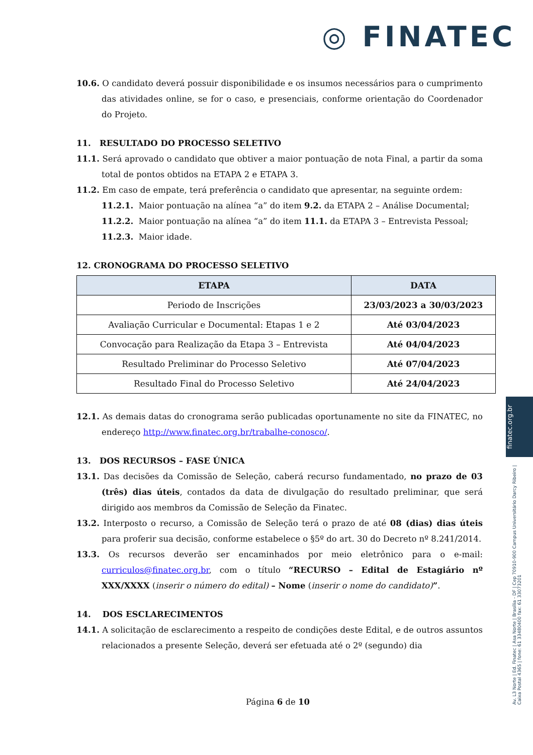◎ FINATEC
10.6. O candidato deverá possuir disponibilidade e os insumos necessários para o cumprimento das atividades online, se for o caso, e presenciais, conforme orientação do Coordenador do Projeto.
11. RESULTADO DO PROCESSO SELETIVO
11.1. Será aprovado o candidato que obtiver a maior pontuação de nota Final, a partir da soma total de pontos obtidos na ETAPA 2 e ETAPA 3.
11.2. Em caso de empate, terá preferência o candidato que apresentar, na seguinte ordem:
11.2.1. Maior pontuação na alínea “a” do item 9.2. da ETAPA 2 – Análise Documental;
11.2.2. Maior pontuação na alínea “a” do item 11.1. da ETAPA 3 – Entrevista Pessoal;
11.2.3. Maior idade.
12. CRONOGRAMA DO PROCESSO SELETIVO
| ETAPA | DATA |
| --- | --- |
| Periodo de Inscrições | 23/03/2023 a 30/03/2023 |
| Avaliação Curricular e Documental: Etapas 1 e 2 | Até 03/04/2023 |
| Convocação para Realização da Etapa 3 – Entrevista | Até 04/04/2023 |
| Resultado Preliminar do Processo Seletivo | Até 07/04/2023 |
| Resultado Final do Processo Seletivo | Até 24/04/2023 |
12.1. As demais datas do cronograma serão publicadas oportunamente no site da FINATEC, no endereço http://www.finatec.org.br/trabalhe-conosco/.
13. DOS RECURSOS – FASE ÚNICA
13.1. Das decisões da Comissão de Seleção, caberá recurso fundamentado, no prazo de 03 (três) dias úteis, contados da data de divulgação do resultado preliminar, que será dirigido aos membros da Comissão de Seleção da Finatec.
13.2. Interposto o recurso, a Comissão de Seleção terá o prazo de até 08 (dias) dias úteis para proferir sua decisão, conforme estabelece o §5º do art. 30 do Decreto nº 8.241/2014.
13.3. Os recursos deverão ser encaminhados por meio eletrônico para o e-mail: curriculos@finatec.org.br, com o título “RECURSO – Edital de Estagiário nº XXX/XXXX (inserir o número do edital) – Nome (inserir o nome do candidato)”.
14. DOS ESCLARECIMENTOS
14.1. A solicitação de esclarecimento a respeito de condições deste Edital, e de outros assuntos relacionados a presente Seleção, deverá ser efetuada até o 2º (segundo) dia
finatec.org.br
Av. L3 Norte | Ed. Finatec | Asa Norte | Brasília - DF | Cep 70910-900 Campus Universitário Darcy Ribeiro | Caixa Postal 4365 | fone: 61 33480400 fax: 61 33073201
Página 6 de 10